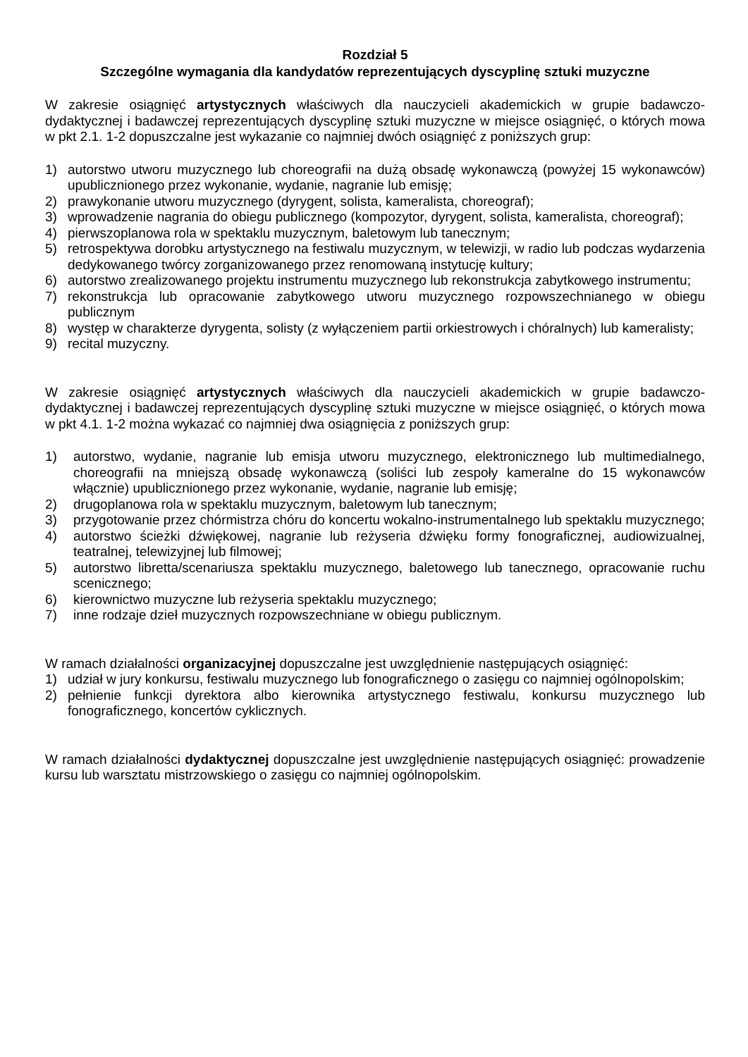Rozdział 5
Szczególne wymagania dla kandydatów reprezentujących dyscyplinę sztuki muzyczne
W zakresie osiągnięć artystycznych właściwych dla nauczycieli akademickich w grupie badawczo-dydaktycznej i badawczej reprezentujących dyscyplinę sztuki muzyczne w miejsce osiągnięć, o których mowa w pkt 2.1. 1-2 dopuszczalne jest wykazanie co najmniej dwóch osiągnięć z poniższych grup:
1) autorstwo utworu muzycznego lub choreografii na dużą obsadę wykonawczą (powyżej 15 wykonawców) upublicznionego przez wykonanie, wydanie, nagranie lub emisję;
2) prawykonanie utworu muzycznego (dyrygent, solista, kameralista, choreograf);
3) wprowadzenie nagrania do obiegu publicznego (kompozytor, dyrygent, solista, kameralista, choreograf);
4) pierwszoplanowa rola w spektaklu muzycznym, baletowym lub tanecznym;
5) retrospektywa dorobku artystycznego na festiwalu muzycznym, w telewizji, w radio lub podczas wydarzenia dedykowanego twórcy zorganizowanego przez renomowaną instytucję kultury;
6) autorstwo zrealizowanego projektu instrumentu muzycznego lub rekonstrukcja zabytkowego instrumentu;
7) rekonstrukcja lub opracowanie zabytkowego utworu muzycznego rozpowszechnianego w obiegu publicznym
8) występ w charakterze dyrygenta, solisty (z wyłączeniem partii orkiestrowych i chóralnych) lub kameralisty;
9) recital muzyczny.
W zakresie osiągnięć artystycznych właściwych dla nauczycieli akademickich w grupie badawczo-dydaktycznej i badawczej reprezentujących dyscyplinę sztuki muzyczne w miejsce osiągnięć, o których mowa w pkt 4.1. 1-2 można wykazać co najmniej dwa osiągnięcia z poniższych grup:
1) autorstwo, wydanie, nagranie lub emisja utworu muzycznego, elektronicznego lub multimedialnego, choreografii na mniejszą obsadę wykonawczą (soliści lub zespoły kameralne do 15 wykonawców włącznie) upublicznionego przez wykonanie, wydanie, nagranie lub emisję;
2) drugoplanowa rola w spektaklu muzycznym, baletowym lub tanecznym;
3) przygotowanie przez chórmistrza chóru do koncertu wokalno-instrumentalnego lub spektaklu muzycznego;
4) autorstwo ścieżki dźwiękowej, nagranie lub reżyseria dźwięku formy fonograficznej, audiowizualnej, teatralnej, telewizyjnej lub filmowej;
5) autorstwo libretta/scenariusza spektaklu muzycznego, baletowego lub tanecznego, opracowanie ruchu scenicznego;
6) kierownictwo muzyczne lub reżyseria spektaklu muzycznego;
7) inne rodzaje dzieł muzycznych rozpowszechniane w obiegu publicznym.
W ramach działalności organizacyjnej dopuszczalne jest uwzględnienie następujących osiągnięć:
1) udział w jury konkursu, festiwalu muzycznego lub fonograficznego o zasięgu co najmniej ogólnopolskim;
2) pełnienie funkcji dyrektora albo kierownika artystycznego festiwalu, konkursu muzycznego lub fonograficznego, koncertów cyklicznych.
W ramach działalności dydaktycznej dopuszczalne jest uwzględnienie następujących osiągnięć: prowadzenie kursu lub warsztatu mistrzowskiego o zasięgu co najmniej ogólnopolskim.